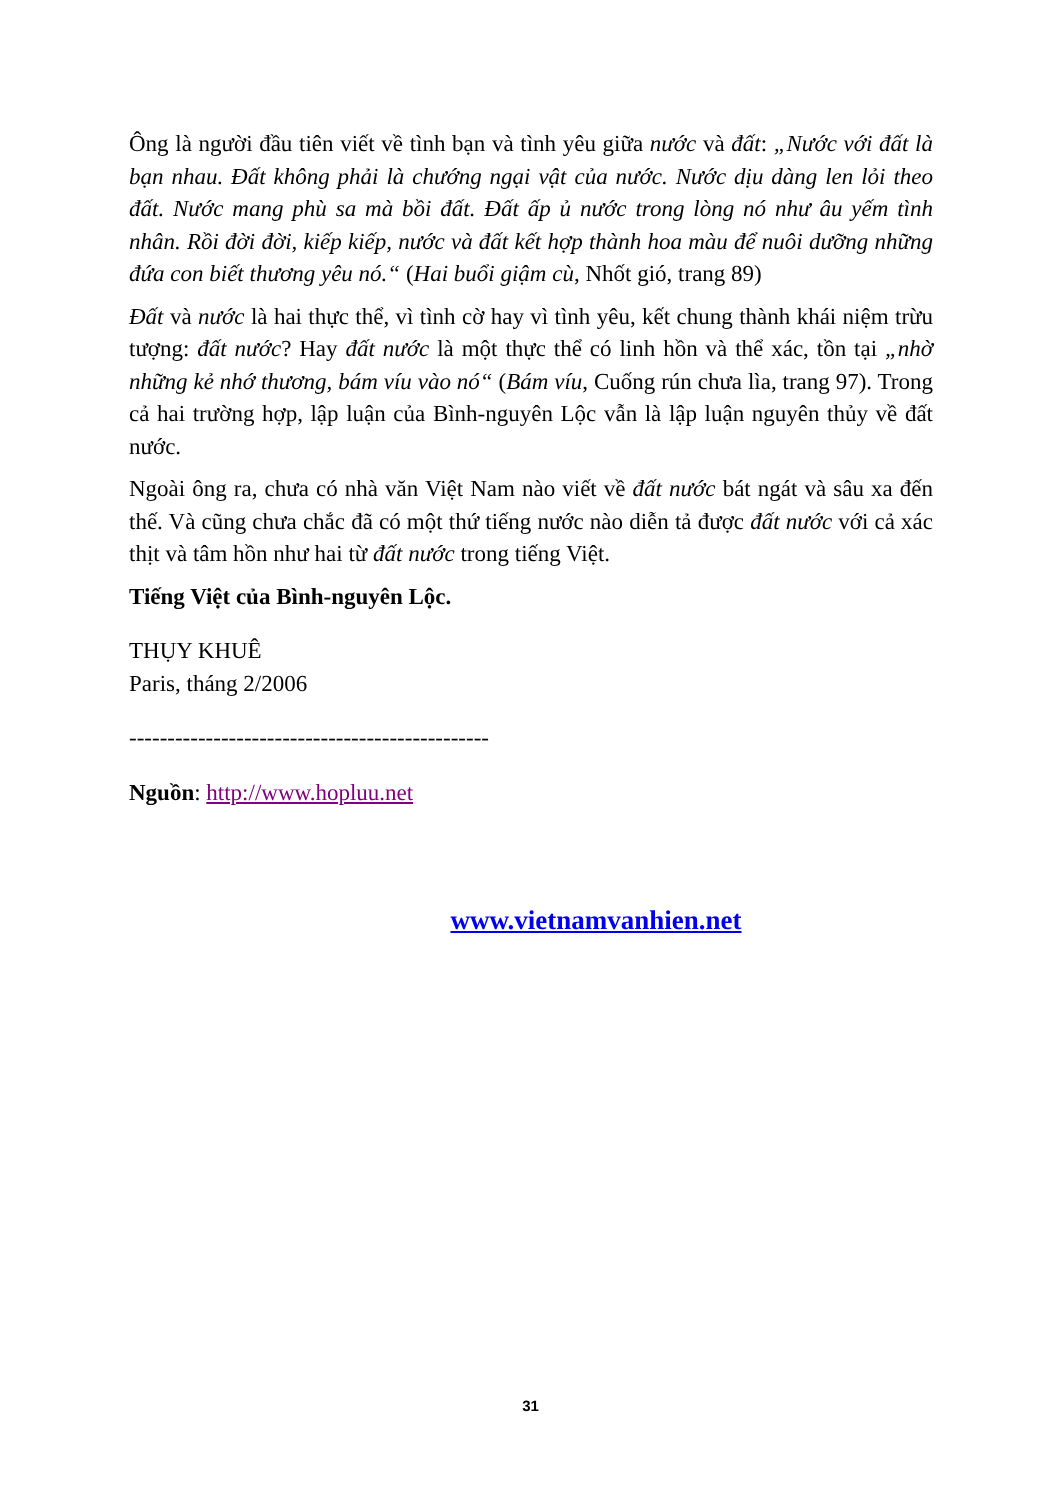Ông là người đầu tiên viết về tình bạn và tình yêu giữa nước và đất: „Nước với đất là bạn nhau. Đất không phải là chướng ngại vật của nước. Nước dịu dàng len lỏi theo đất. Nước mang phù sa mà bồi đất. Đất ấp ủ nước trong lòng nó như âu yếm tình nhân. Rồi đời đời, kiếp kiếp, nước và đất kết hợp thành hoa màu để nuôi dưỡng những đứa con biết thương yêu nó.“ (Hai buổi giậm cù, Nhốt gió, trang 89)
Đất và nước là hai thực thể, vì tình cờ hay vì tình yêu, kết chung thành khái niệm trừu tượng: đất nước? Hay đất nước là một thực thể có linh hồn và thể xác, tồn tại „nhờ những kẻ nhớ thương, bám víu vào nó“ (Bám víu, Cuống rún chưa lìa, trang 97). Trong cả hai trường hợp, lập luận của Bình-nguyên Lộc vẫn là lập luận nguyên thủy về đất nước.
Ngoài ông ra, chưa có nhà văn Việt Nam nào viết về đất nước bát ngát và sâu xa đến thế. Và cũng chưa chắc đã có một thứ tiếng nước nào diễn tả được đất nước với cả xác thịt và tâm hồn như hai từ đất nước trong tiếng Việt.
Tiếng Việt của Bình-nguyên Lộc.
THỤY KHUÊ
Paris, tháng 2/2006
-----------------------------------------------
Nguồn: http://www.hopluu.net
www.vietnamvanhien.net
31